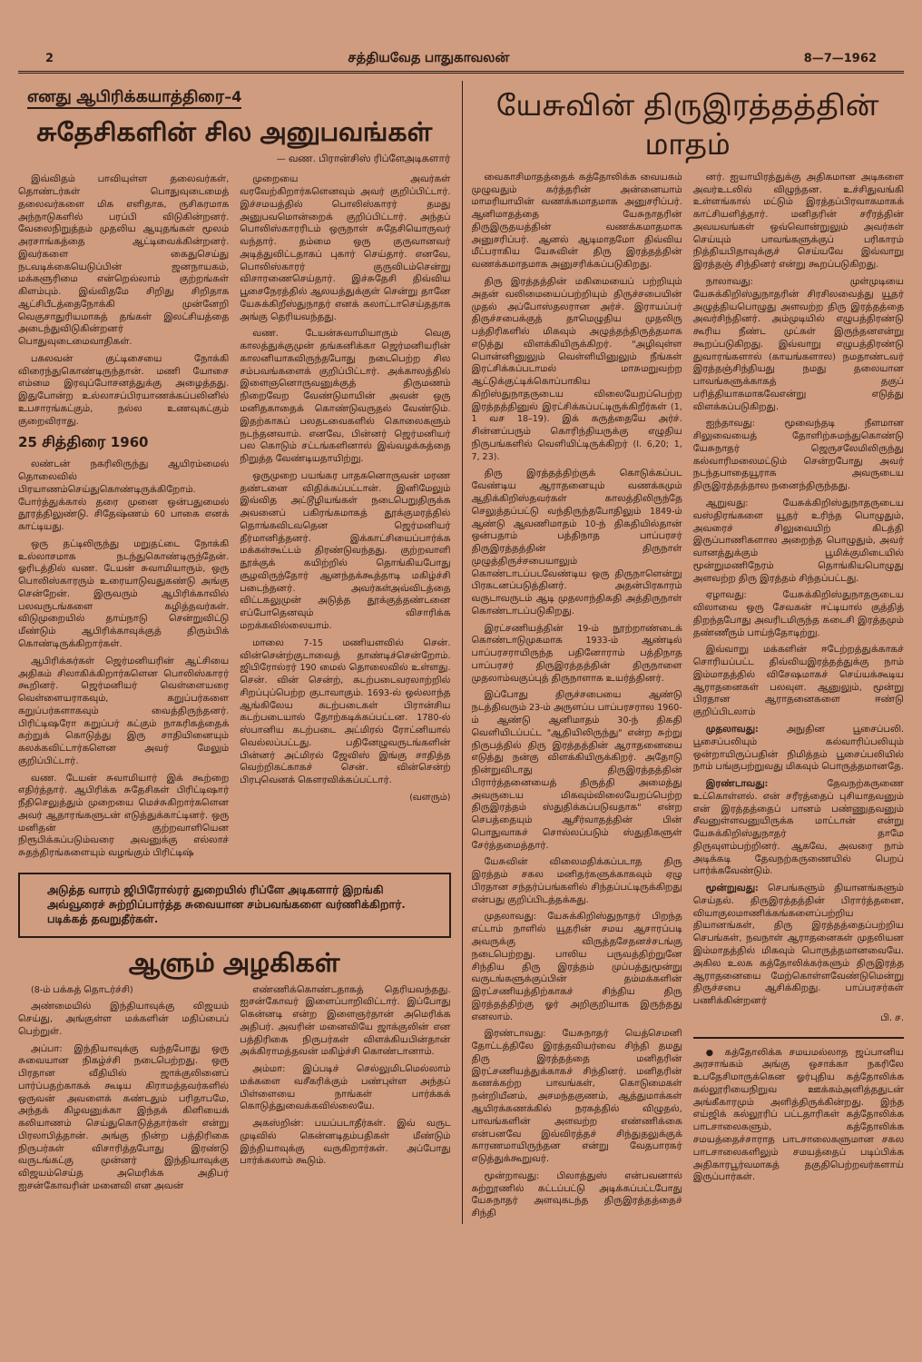2 சத்தியவேத பாதுகாவலன் 8—7—1962
எனது ஆபிரிக்கயாத்திரை–4
சுதேசிகளின் சில அனுபவங்கள்
— வண. பிரான்சிஸ் ரிப்ளேஅடிகளார்
இவ்விதம் பாவியுள்ள தலைவர்கள், தொண்டர்கள் பொதுவுடைமைத் தலைவர்களை மிக எளிதாக, ருசிகரமாக அந்நாடுகளில் பரப்பி விடுகின்றனர். வேலைநிறுத்தம் முதலிய ஆயுதங்கள் மூலம் அரசாங்கத்தை ஆட்டிவைக்கின்றனர். இவர்களை கைதுசெய்து நடவடிக்கையெடுப்பின் ஜனநாயகம், மக்களுரிமை என்றெல்லாம் குற்றங்கள் கிளம்பும். இவ்விதமே சிறிது சிறிதாக ஆட்சிபீடத்தைநோக்கி முன்னேறி வெகுசாதுரியமாகத் தங்கள் இலட்சியத்தை அடைந்துவிடுகின்றனர் பொதுவுடைமைவாதிகள்.
பகலவன் குட்டிசையை நோக்கி விரைந்துகொண்டிருந்தான். மணி யோசை எம்மை இரவுப்போசனத்துக்கு அழைத்தது. இதுபோன்ற உல்லாசப்பிரயாணக்கப்பலினில் உபசாரங்கட்கும், நல்ல உணவுகட்கும் குறைவிராது.
25 சித்திரை 1960
லண்டன் நகரிலிருந்து ஆயிரம்மைல் தொலைவில் பிரயாணம்செய்துகொண்டிருக்கிறோம். போர்த்துக்கால் தரை முனை ஒன்பதுமைல் தூரத்திலுண்டு. சிதேஷ்ணம் 60 பாகை எனக் காட்டியது.
ஒரு தட்டிலிருந்து மறுதட்டை நோக்கி உல்லாசமாக நடந்துகொண்டிருந்தேன். ஓரிடத்தில் வண. டேயன் சுவாமியாரும், ஒரு பொலிஸ்காரரும் உரையாடுவதுகண்டு அங்கு சென்றேன். இருவரும் ஆபிரிக்காவில் பலவருடங்களை கழித்தவர்கள். விடுமுறையில் தாய்நாடு சென்றுவிட்டு மீண்டும் ஆபிரிக்காவுக்குத் திரும்பிக் கொண்டிருக்கிறார்கள்.
ஆபிரிக்கர்கள் ஜெர்மனியரின் ஆட்சியை அதிகம் சிலாகிக்கிறார்களென பொலிஸ்காரர் கூறினர். ஜெர்மனியர் வெள்ளையரை வெள்ளையராகவும், கறுப்பர்களை கறுப்பர்களாகவும் வைத்திருந்தனர். பிரிட்டிஷரோ கறுப்பர் கட்கும் நாகரிகத்தைக் கற்றுக் கொடுத்து இரு சாதியினையும் கலக்கவிட்டார்களென அவர் மேலும் குறிப்பிட்டார்.
வண. டேயன் சுவாமியார் இக் கூற்றை எதிர்த்தார். ஆபிரிக்க சுதேசிகள் பிரிட்டிஷார் நீதிசெலுத்தும் முறையை மெச்சுகிறார்களென அவர் ஆதாரங்களுடன் எடுத்துக்காட்டினர். ஒரு மனிதன் குற்றவாளியென நிரூபிக்கப்படும்வரை அவனுக்கு எல்லாச் சுதந்திரங்களையும் வழங்கும் பிரிட்டிஷ்
முறையை அவர்கள் வரவேற்கிறார்களெனவும் அவர் குறிப்பிட்டார். இச்சமயத்தில் பொலிஸ்காரர் தமது அனுபவமொன்றைக் குறிப்பிட்டார். அந்தப் பொலிஸ்காரரிடம் ஒருநாள் சுதேசியொருவர் வந்தார். தம்மை ஒரு குருவானவர் அடித்துவிட்டதாகப் புகார் செய்தார். எனவே, பொலிஸ்காரர் குருவிடம்சென்று விசாரணைசெய்தார். இச்சுதேசி திவ்விய பூசைநேரத்தில் ஆலயத்துக்குள் சென்று தானே யேசுக்கிறீஸ்துநாதர் எனக் கலாட்டாசெய்ததாக அங்கு தெரியவந்தது.
வண. டேயன்சுவாமியாரும் வெகு காலத்துக்குமுன் தங்கனிக்கா ஜெர்மனியரின் காலனியாகவிருந்தபோது நடைபெற்ற சில சம்பவங்களைக் குறிப்பிட்டார். அக்காலத்தில் இளைஞனொருவனுக்குத் திருமணம் நிறைவேற வேண்டுமாயின் அவன் ஒரு மனிதகாதைக் கொண்டுவருதல் வேண்டும். இதற்காகப் பலதடவைகளில் கொலைகளும் நடந்தனவாம். எனவே, பின்னர் ஜெர்மனியர் பல கொடும் சட்டங்களினால் இவ்வழக்கத்தை நிறுத்த வேண்டியதாயிற்று.
ஒருமுறை பயங்கர பாதகனொருவன் மரண தண்டனை விதிக்கப்பட்டான். இனிமேலும் இவ்வித அட்டூழியங்கள் நடைபெறுதிருக்க அவனைப் பகிரங்கமாகத் தூக்குமரத்தில் தொங்கவிடவதென ஜெர்மனியர் தீர்மானித்தனர். இக்காட்சியைப்பார்க்க மக்கள்கூட்டம் திரண்டுவந்தது. குற்றவாளி தூக்குக் கயிற்றில் தொங்கியபோது சூழவிருந்தோர் ஆனந்தக்கூத்தாடி மகிழ்ச்சி படைந்தனர். அவர்கள்அவ்விடத்தை விட்டகலுமுன் அடுத்த தூக்குத்தண்டனை எப்போதெனவும் விசாரிக்க மறக்கவில்லையாம்.
மாலை 7-15 மணியளவில் சென். வின்சென்ற்குடாவைத் தாண்டிச்சென்றோம். ஜிபிரோல்ரர் 190 மைல் தொலைவில் உள்ளது. சென். வின் சென்ற், கடற்படைவரலாற்றில் சிறப்புப்பெற்ற குடாவாகும். 1693-ல் ஒல்லாந்த ஆங்கிலேய கடற்படைகள் பிரான்சிய கடற்படையால் தோற்கடிக்கப்பட்டன. 1780-ல் ஸ்பானிய கடற்படை அட்மிரல் ரோட்னியால் வெல்லப்பட்டது. பதினேழுவருடங்களின் பின்னர் அட்மிரல் ஜேவிஸ் இங்கு சாதித்த வெற்றிகட்காகச் சென். வின்சென்ற் பிரபுவெனக் கௌரவிக்கப்பட்டார்.
(வளரும்)
அடுத்த வாரம் ஜிபிரோல்ரர் துறையில் ரிப்ளே அடிகளார் இறங்கி அவ்வூரைச் சுற்றிப்பார்த்த சுவையான சம்பவங்களை வர்ணிக்கிறார். படிக்கத் தவறுதீர்கள்.
ஆளும் அழகிகள்
(8-ம் பக்கத் தொடர்ச்சி)
அண்மையில் இந்தியாவுக்கு விஜயம் செய்து, அங்குள்ள மக்களின் மதிப்பைப் பெற்றுள்.
அப்பா: இந்தியாவுக்கு வந்தபோது ஒரு சுவையான நிகழ்ச்சி நடைபெற்றது. ஒரு பிரதான வீதியில் ஜாக்குலினைப் பார்ப்பதற்காகக் கூடிய கிராமத்தவர்களில் ஒருவன் அவளைக் கண்டதும் பரிதாபமே, அந்தக் கிழவனுக்கா இந்தக் கிளியைக் கலியாணம் செய்துகொடுத்தார்கள் என்று பிரலாபித்தான். அங்கு நின்ற பத்திரிகை நிருபர்கள் விசாரித்தபோது இரண்டு வருடங்கட்கு முன்னர் இந்தியாவுக்கு விஜயம்செய்த அமெரிக்க அதிபர் ஐசன்கோவரின் மனைவி என அவன்
எண்ணிக்கொண்டதாகத் தெரியவந்தது. ஐசன்கோவர் இளைப்பாறிவிட்டார். இப்போது கென்னடி என்ற இளைஞர்தான் அமெரிக்க அதிபர். அவரின் மனைவியே ஜாக்குலின் என பத்திரிகை நிருபர்கள் விளக்கியபின்தான் அக்கிராமத்தவன் மகிழ்ச்சி கொண்டானாம்.
அம்மா: இப்படிச் செல்லுமிடமெல்லாம் மக்களை வசீகரிக்கும் பண்புள்ள அந்தப் பிள்ளையை நாங்கள் பார்க்கக் கொடுத்துவைக்கவில்லையே.
அகஸ்றின்: பயப்படாதீர்கள். இவ் வருட முடிவில் கென்னடிதம்பதிகள் மீண்டும் இந்தியாவுக்கு வருகிறார்கள். அப்போது பார்க்கலாம் கூடும்.
யேசுவின் திருஇரத்தத்தின் மாதம்
வைகாசிமாதத்தைக் கத்தோலிக்க வையகம் முழுவதும் கர்த்தரின் அன்னையாம் மாமரியாயின் வணக்கமாதமாக அனுசரிப்பர். ஆனிமாதத்தை யேசுநாதரின் திருஇருதயத்தின் வணக்கமாதமாக அனுசரிப்பர். ஆனல் ஆடிமாதமோ திவ்விய மீட்பராகிய யேசுவின் திரு இரத்தத்தின் வணக்கமாதமாக அனுசரிக்கப்படுகிறது.
திரு இரத்தத்தின் மகிமையைப் பற்றியும் அதன் வலிமையைப்பற்றியும் திருச்சபையின் முதல் அப்போஸ்தலரான அர்ச். இராயப்பர் திருச்சபைக்குத் தாமெழுதிய முதலிரு பத்திரிகளில் மிகவும் அழுத்தந்திருத்தமாக எடுத்து விளக்கியிருக்கிறர். "அழிவுள்ள பொன்னினுலும் வெள்ளியினுலும் நீங்கள் இரட்சிக்கப்படாமல் மாசுமறுவற்ற ஆட்டுக்குட்டிக்கொப்பாகிய கிறிஸ்துநாதருடைய விலையேறப்பெற்ற இரத்தத்தினுல் இரட்சிக்கப்பட்டிருக்கிறீர்கள் (1, 1 வச 18–19). இக் கருத்தையே அர்ச். சின்னப்பரும் கொரிந்தியருக்கு எழுதிய நிருபங்களில் வெளியிட்டிருக்கிறர் (I. 6,20; 1, 7, 23).
திரு இரத்தத்திற்குக் கொடுக்கப்பட வேண்டிய ஆராதனையும் வணக்கமும் ஆதிக்கிறிஸ்தவர்கள் காலத்திலிருந்தே செலுத்தப்பட்டு வந்திருந்தபோதிலும் 1849-ம் ஆண்டு ஆவணிமாதம் 10-ந் திகதியில்தான் ஒன்பதாம் பத்திநாத பாப்பரசர் திருஇரத்தத்தின் திருநாள் முழுத்திருச்சபையாலும் கொண்டாடப்படவேண்டிய ஒரு திருநாளென்று பிரகடனப்படுத்தினர். அதன்பிரகாரம் வருடாவருடம் ஆடி முதலாந்திகதி அத்திருநாள் கொண்டாடப்படுகிறது.
இரட்சணியத்தின் 19-ம் நூற்றாண்டைக் கொண்டாடுமுகமாக 1933-ம் ஆண்டில் பாப்பரசராயிருந்த பதினோராம் பத்திநாத பாப்பரசர் திருஇரத்தத்தின் திருநாளை முதலாம்வகுப்புத் திருநாளாக உயர்த்தினர்.
இப்போது திருச்சபையை ஆண்டு நடத்திவரும் 23-ம் அருளப்ப பாப்பரசரால 1960-ம் ஆண்டு ஆனிமாதம் 30-ந் திகதி வெளியிடப்பட்ட "ஆதியிலிருந்து" என்ற சுற்று நிருபத்தில் திரு இரத்தத்தின் ஆராதனையை எடுத்து நன்கு விளக்கியிருக்கிறர். அதோடு நின்றுவிடாது திருஇரத்தத்தின் பிரார்த்தனையைத் திருத்தி அமைத்து அவருடைய மிகவும்விலையேறப்பெற்ற திருஇரத்தம் ஸ்துதிக்கப்படுவதாக" என்ற செபத்தையும் ஆசீர்வாதத்தின் பின் பொதுவாகச் சொல்லப்படும் ஸ்துதிகளுள் சேர்த்தமைத்தார்.
யேசுவின் விலைமதிக்கப்படாத திரு இரத்தம் சகல மனிதர்களுக்காகவும் ஏழு பிரதான சந்தர்ப்பங்களில் சிந்தப்பட்டிருக்கிறது என்பது குறிப்பிடத்தக்கது.
முதலாவது: யேசுக்கிறிஸ்துநாதர் பிறந்த எட்டாம் நாளில் யூதரின் சமய ஆசாரப்படி அவருக்கு விருத்தசேதனச்சடங்கு நடைபெற்றது. பாலிய பருவத்திற்றுனே சிந்திய திரு இரத்தம் முப்பத்துமூன்று வருடங்களுக்குப்பின் தம்மக்களின் இரட்சணியத்திற்காகச் சிந்திய திரு இரத்தத்திற்கு ஓர் அறிகுறியாக இருந்தது எனலாம்.
இரண்டாவது: யேசுநாதர் யெத்செமனி தோட்டத்திலே இரத்தவியர்வை சிந்தி தமது திரு இரத்தத்தை மனிதரின் இரட்சணியத்துக்காகச் சிந்தினர். மனிதரின் கணக்கற்ற பாவங்கள், கொடுமைகள் நன்றியீனம், அசமந்தகுணம், ஆத்துமாக்கள் ஆயிரக்கணக்கில் நரகத்தில் விழுதல், பாவங்களின் அளவற்ற எண்ணிக்கை என்பனவே இவ்விரத்தச் சிந்துதலுக்குக் காரணமாயிருந்தன என்று வேதபாரகர் எடுத்துக்கூறுவர்.
மூன்றாவது: பிலாத்துஸ் என்பவனால் கற்றூணில் கட்டப்பட்டு அடிக்கப்பட்டபோது யேசுநாதர் அளவுகடந்த திருஇரத்தத்தைச் சிந்தி
னர். ஐயாயிரத்துக்கு அதிகமான அடிகளை அவர்உடலில் விழுந்தன. உச்சிதுவங்கி உள்ளங்கால் மட்டும் இரத்தப்பிரவாகமாகக் காட்சியளித்தார். மனிதரின் சரீரத்தின் அவயவங்கள் ஒவ்வொன்றுலும் அவர்கள் செய்யும் பாவங்களுக்குப் பரிகாரம் நித்தியபிதாவுக்குச் செய்யவே இவ்வாறு இரத்தஞ் சிந்தினர் என்று கூறப்படுகிறது.
நாலாவது: முள்முடியை யேசுக்கிறிஸ்துநாதரின் சிரசிலவைத்து யூதர் அழுத்தியபொழுது அளவற்ற திரு இரத்தத்தை அவர்சிந்தினர். அம்முடியில் எழுபத்திரண்டு கூரிய நீண்ட முட்கள் இருந்தனஎன்று கூறப்படுகிறது. இவ்வாறு எழுபத்திரண்டு துவாரங்களால் (காயங்களால) நமதாண்டவர் இரத்தஞ்சிந்தியது நமது தலையான பாவங்களுக்காகத் தகுப் பரித்தியாகமாகவேஎன்று எடுத்து விளக்கப்படுகிறது.
ஐந்தாவது: மூவைந்தடி நீளமான சிலுவையைத் தோளிற்சுமந்துகொண்டு யேசுநாதர் ஜெருசலேமிலிருந்து கல்வாரிமலைமட்டும் சென்றபோது அவர் நடந்தபாதையூராக அவருடைய திருஇரத்தத்தால நனைந்திருந்தது.
ஆறுவது: யேசுக்கிறிஸ்துநாதருடைய வஸ்திரங்களை யூதர் உரிந்த பொழுதும், அவரைச் சிலுவையிற் கிடத்தி இருப்பாணிகளால அறைந்த பொழுதும், அவர் வானத்துக்கும் பூமிக்குமிடையில் மூன்றுமணிநேரம் தொங்கியபொழுது அளவற்ற திரு இரத்தம் சிந்தப்பட்டது.
ஏழாவது: யேசுக்கிறிஸ்துநாதருடைய விலாவை ஒரு சேவகன் ஈட்டியால் குத்தித் திறந்தபோது அவரிடமிருந்த கடைசி இரத்தமும் தண்ணீரும் பாய்ந்தோடிற்று.
இவ்வாறு மக்களின் ஈடேற்றத்துக்காகச் சொரியப்பட்ட திவ்வியஇரத்தத்துக்கு நாம் இம்மாதத்தில் விசேஷமாகச் செய்யக்கூடிய ஆராதனைகள் பலவுள. ஆனுலும், மூன்று பிரதான ஆராதனைகளை ஈண்டு குறிப்பிடலாம்
முதலாவது: அநுதின பூசைப்பலி. பூசைப்பலியும் கல்வாரிப்பலியும் ஒன்றாயிருப்பதின் நிமித்தம் பூசைப்பலியில் நாம் பங்குபற்றுவது மிகவும் பொருத்தமானதே.
இரண்டாவது: தேவநற்கருணை உட்கொள்ளல். என் சரீரத்தைப் புசியாதவனும் என் இரத்தத்தைப் பானம் பண்ணுதவனும் சீவனுள்ளவனுயிருக்க மாட்டான் என்று யேசுக்கிறிஸ்துநாதர் தாமே திருவுளம்பற்றினர். ஆகவே, அவரை நாம் அடிக்கடி தேவநற்கருணையில் பெறப் பார்க்கவேண்டும்.
மூன்றுவது: செபங்களும் தியானங்களும் செய்தல். திருஇரத்தத்தின் பிரார்த்தனை, வியாகுலமாணிக்கங்களைப்பற்றிய தியானங்கள், திரு இரத்தத்தைப்பற்றிய செபங்கள், நவநாள் ஆராதனைகள் முதலியன இம்மாதத்தில் மிகவும் பொருத்தமானவையே. அகில உலக கத்தோலிக்கர்களும் திருஇரத்த ஆராதனையை மேற்கொள்ளவேண்டுமென்று திருச்சபை ஆசிக்கிறது. பாப்பரசர்கள் பணிக்கின்றனர்
பி. ச.
● கத்தோலிக்க சமயமல்லாத ஜப்பானிய அரசாங்கம் அங்கு ஒசாக்கா நகரிலே உபதேசிமாருக்கென ஓர்புதிய கத்தோலிக்க கல்லூரியைநிறுவ ஊக்கம்அளித்ததுடன் அங்கீகாரமும் அளித்திருக்கின்றது. இந்த எய்ஜிக் கல்லூரிப் பட்டதாரிகள் கத்தோலிக்க பாடசாலைகளும், கத்தோலிக்க சமயத்தைச்சாராத பாடசாலைகளுமான சகல பாடசாலைகளிலும் சமயத்தைப் படிப்பிக்க அதிகாரபூர்வமாகத் தகுதிபெற்றவர்களாய் இருப்பார்கள்.